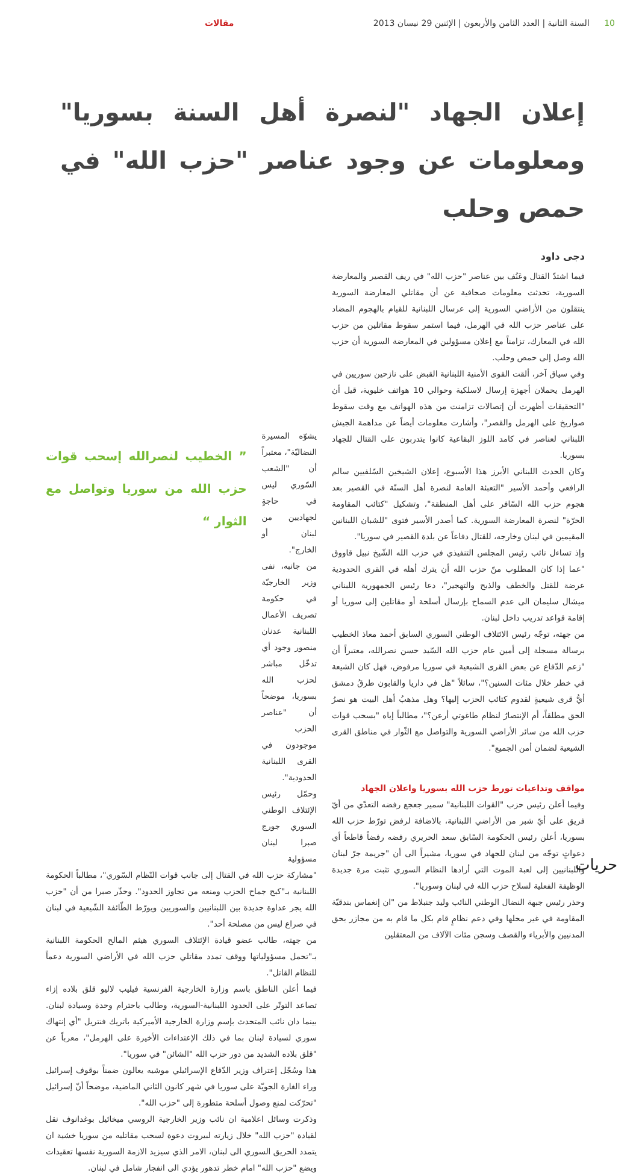10 السنة الثانية | العدد الثامن والأربعون | الإثنين 29 نيسان 2013
مقالات
إعلان الجهاد "لنصرة أهل السنة بسوريا" ومعلومات عن وجود عناصر "حزب الله" في حمص وحلب
دجى داود
فيما اشتدّ القتال وعَنُف بين عناصر "حزب الله" في ريف القصير والمعارضة السورية، تحدثت معلومات صحافية عن أن مقاتلي المعارضة السورية ينتقلون من الأراضي السورية إلى عرسال اللبنانية للقيام بالهجوم المضاد على عناصر حزب الله في الهرمل، فيما استمر سقوط مقاتلين من حزب الله في المعارك، تزامناً مع إعلان مسؤولين في المعارضة السورية أن حزب الله وصل إلى حمص وحلب.
وفي سياق آخر، ألقت القوى الأمنية اللبنانية القبض على نازحين سوريين في الهرمل يحملان أجهزة إرسال لاسلكية وحوالي 10 هواتف خليوية، قيل أن "التحقيقات أظهرت أن إتصالات تزامنت من هذه الهواتف مع وقت سقوط صواريخ على الهرمل والقصر"، وأشارت معلومات أيضاً عن مداهمة الجيش اللبناني لعناصر في كامد اللوز البقاعية كانوا يتدربون على القتال للجهاد بسوريا.
وكان الحدث اللبناني الأبرز هذا الأسبوع، إعلان الشيخين السّلفيين سالم الرافعي وأحمد الأسير "التعبئة العامة لنصرة أهل السنّة في القصير بعد هجوم حزب الله السّافر على أهل المنطقة"، وتشكيل "كتائب المقاومة الحرّة" لنصرة المعارضة السورية. كما أصدر الأسير فتوى "للشبان اللبنانين المقيمين في لبنان وخارجه، للقتال دفاعاً عن بلدة القصير في سوريا".
وإذ تساءل نائب رئيس المجلس التنفيذي في حزب الله الشّيخ نبيل قاووق "عما إذا كان المطلوب منّ حزب الله أن يترك أهله في القرى الحدودية عرضة للقتل والخطف والذبح والتهجير"، دعا رئيس الجمهورية اللبناني ميشال سليمان الى عدم السماح بإرسال أسلحة أو مقاتلين إلى سوريا أو إقامة قواعد تدريب داخل لبنان.
من جهته، توجّه رئيس الائتلاف الوطني السوري السابق أحمد معاذ الخطيب برسالة مسجلة إلى أمين عام حزب الله السّيد حسن نصرالله، معتبراً أن "زعم الدّفاع عن بعض القرى الشيعية في سوريا مرفوض، فهل كان الشيعة في خطر خلال مئات السنين؟"، سائلاً "هل في داريا والقابون طرقُ دمشق أيُّ قرى شيعيةٍ لقدوم كتائب الحزب إليها؟ وهل مذهبُ أهل البيت هو نصرُ الحق مطلقاً، أم الإنتصارُ لنظام طاغوتي أرعن؟"، مطالباً إياه "بسحب قوات حزب الله من سائر الأراضي السورية والتواصل مع الثّوار في مناطق القرى الشيعية لضمان أمن الجميع".
مواقف وتداعيات تورط حزب الله بسوريا واعلان الجهاد
وفيما أعلن رئيس حزب "القوات اللبنانية" سمير جعجع رفضه التعدّي من أيّ فريق على أيّ شبر من الأراضي اللبنانية، بالاضافة لرفض تورّط حزب الله بسوريا، أعلن رئيس الحكومة السّابق سعد الحريري رفضه رفضاً قاطعاً أي دعواتٍ توجّه من لبنان للجهاد في سوريا، مشيراً الى أن "جريمة جرّ لبنان واللبنانيين إلى لعبة الموت التي أرادها النظام السوري تثبت مرة جديدة الوظيفة الفعلية لسلاح حزب الله في لبنان وسوريا".
وحذر رئيس جبهة النضال الوطني النائب وليد جنبلاط من "ان إنغماس بندقيّة المقاومة في غير محلها وفي دعم نظامٍ قام بكل ما قام به من مجازر بحق المدنيين والأبرياء والقصف وسجن مئات الآلاف من المعتقلين
يشوّه المسيرة النضاليّة"، معتبراً أن "الشعب السّوري ليس في حاجةٍ لجهاديين من لبنان أو الخارج".
من جانبه، نفى وزير الخارجيّة في حكومة تصريف الأعمال اللبنانية عدنان منصور وجود أي تدخّل مباشر لحزب الله بسوريا، موضحاً أن "عناصر الحزب موجودون في القرى اللبنانية الحدودية".
وحمّل رئيس الإئتلاف الوطني السوري جورج صبرا لبنان مسؤولية
” الخطيب لنصرالله إسحب قوات حزب الله من سوريا وتواصل مع الثوار “
"مشاركة حزب الله في القتال إلى جانب قوات النّظام السّوري"، مطالباً الحكومة اللبنانية بـ"كبح جماح الحزب ومنعه من تجاوز الحدود". وحذّر صبرا من أن "حزب الله يجر عداوة جديدة بين اللبنانيين والسوريين ويورّط الطّائفة الشّيعية في لبنان في صراع ليس من مصلحة أحد".
من جهته، طالب عضو قيادة الإئتلاف السوري هيثم المالح الحكومة اللبنانية بـ"تحمل مسؤولياتها ووقف تمدد مقاتلي حزب الله في الأراضي السورية دعماً للنظام القاتل".
فيما أعلن الناطق باسم وزارة الخارجية الفرنسية فيليب لاليو قلق بلاده إزاء تصاعد التوتّر على الحدود اللبنانية-السورية، وطالب باحترام وحدة وسيادة لبنان. بينما دان نائب المتحدث بإسم وزارة الخارجية الأميركية باتريك فنتريل "أي إنتهاك سوري لسيادة لبنان بما في ذلك الإعتداءات الأخيرة على الهرمل"، معرباً عن "قلق بلاده الشديد من دور حزب الله "الشائن" في سوريا".
هذا وسُجّل إعتراف وزير الدّفاع الإسرائيلي موشيه يعالون ضمناً بوقوف إسرائيل وراء الغارة الجويّة على سوريا في شهر كانون الثاني الماضية، موضحاً أنّ إسرائيل "تحرّكت لمنع وصول أسلحة متطورة إلى "حزب الله".
وذكرت وسائل اعلامية ان نائب وزير الخارجية الروسي ميخائيل بوغدانوف نقل لقيادة "حزب الله" خلال زيارته لبيروت دعوة لسحب مقاتليه من سوريا خشية ان يتمدد الحريق السوري الى لبنان، الامر الذي سيزيد الازمة السورية نفسها تعقيدات ويضع "حزب الله" امام خطر تدهور يؤدي الى انفجار شامل في لبنان.
حريات